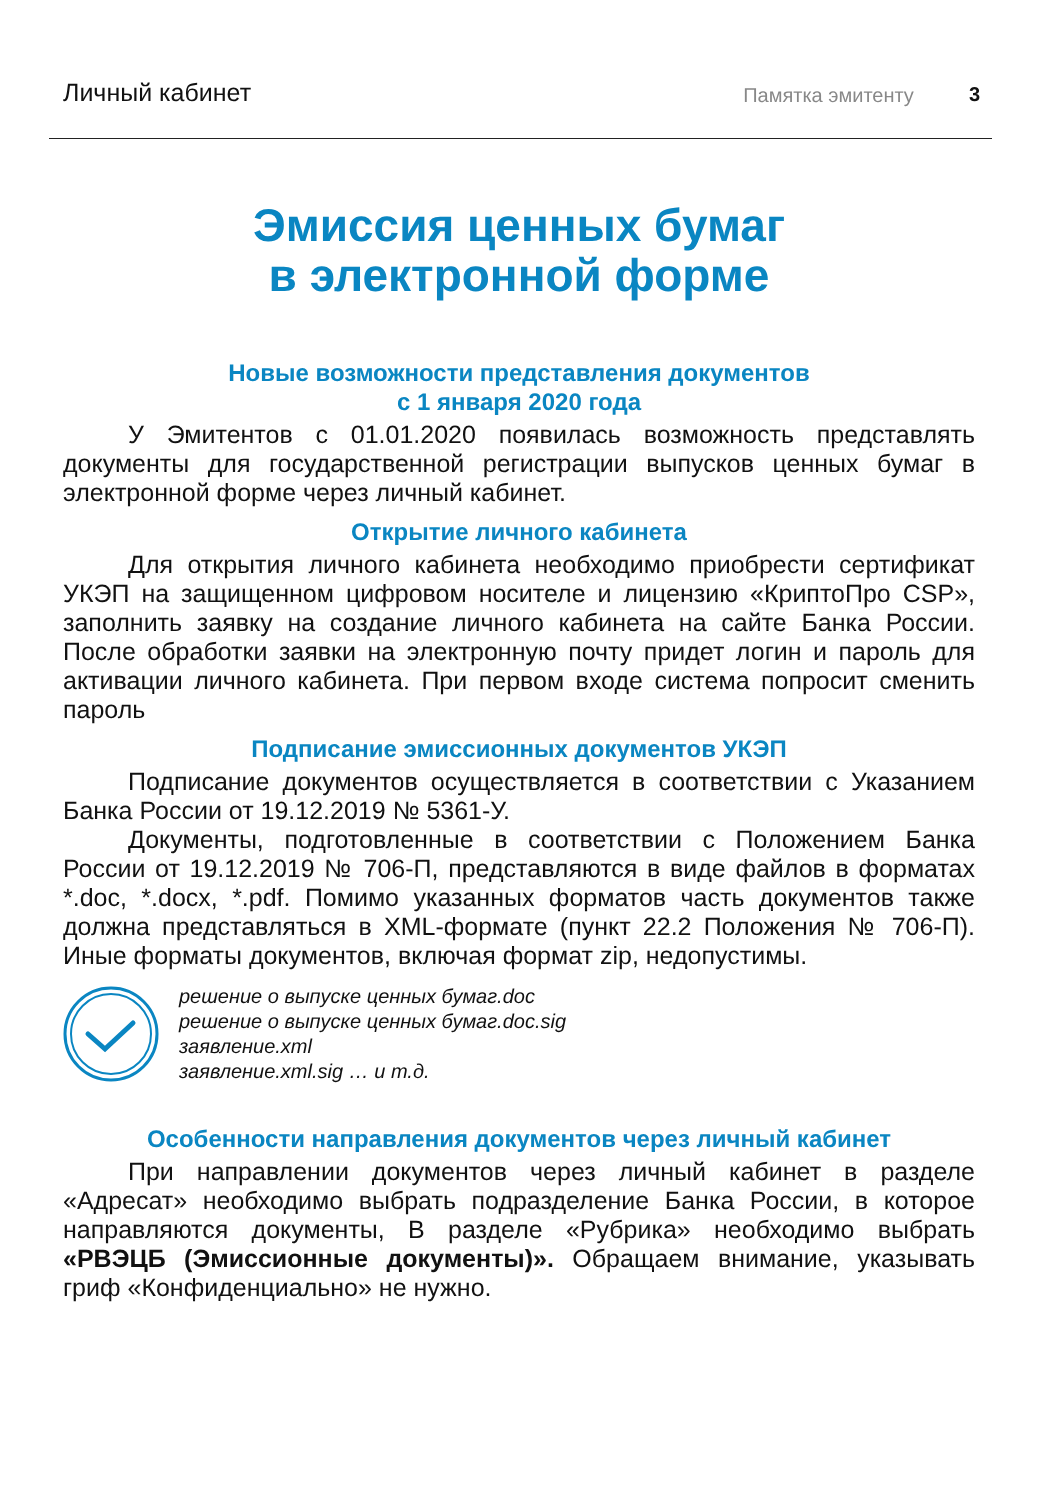Личный кабинет Памятка эмитенту 3
Эмиссия ценных бумаг
в электронной форме
Новые возможности представления документов
с 1 января 2020 года
У Эмитентов с 01.01.2020 появилась возможность представлять документы для государственной регистрации выпусков ценных бумаг в электронной форме через личный кабинет.
Открытие личного кабинета
Для открытия личного кабинета необходимо приобрести сертификат УКЭП на защищенном цифровом носителе и лицензию «КриптоПро CSP», заполнить заявку на создание личного кабинета на сайте Банка России. После обработки заявки на электронную почту придет логин и пароль для активации личного кабинета. При первом входе система попросит сменить пароль
Подписание эмиссионных документов УКЭП
Подписание документов осуществляется в соответствии с Указанием Банка России от 19.12.2019 № 5361-У.
Документы, подготовленные в соответствии с Положением Банка России от 19.12.2019 № 706-П, представляются в виде файлов в форматах *.doc, *.docx, *.pdf. Помимо указанных форматов часть документов также должна представляться в XML-формате (пункт 22.2 Положения № 706-П). Иные форматы документов, включая формат zip, недопустимы.
решение о выпуске ценных бумаг.doc
решение о выпуске ценных бумаг.doc.sig
заявление.xml
заявление.xml.sig … и т.д.
Особенности направления документов через личный кабинет
При направлении документов через личный кабинет в разделе «Адресат» необходимо выбрать подразделение Банка России, в которое направляются документы, В разделе «Рубрика» необходимо выбрать «РВЭЦБ (Эмиссионные документы)». Обращаем внимание, указывать гриф «Конфиденциально» не нужно.